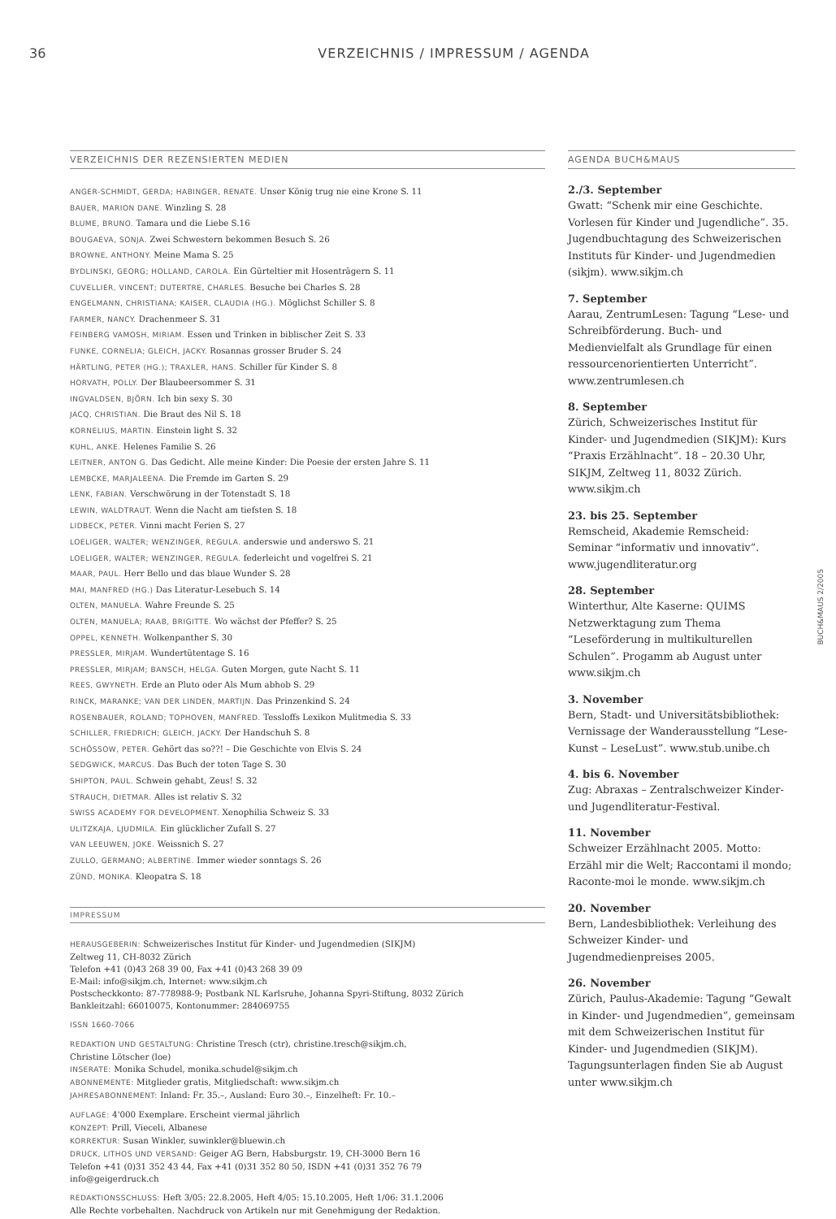36 VERZEICHNIS / IMPRESSUM / AGENDA
VERZEICHNIS DER REZENSIERTEN MEDIEN
ANGER-SCHMIDT, GERDA; HABINGER, RENATE. Unser König trug nie eine Krone S. 11
BAUER, MARION DANE. Winzling S. 28
BLUME, BRUNO. Tamara und die Liebe S.16
BOUGAEVA, SONJA. Zwei Schwestern bekommen Besuch S. 26
BROWNE, ANTHONY. Meine Mama S. 25
BYDLINSKI, GEORG; HOLLAND, CAROLA. Ein Gürteltier mit Hosenträgern S. 11
CUVELLIER, VINCENT; DUTERTRE, CHARLES. Besuche bei Charles S. 28
ENGELMANN, CHRISTIANA; KAISER, CLAUDIA (HG.). Möglichst Schiller S. 8
FARMER, NANCY. Drachenmeer S. 31
FEINBERG VAMOSH, MIRIAM. Essen und Trinken in biblischer Zeit S. 33
FUNKE, CORNELIA; GLEICH, JACKY. Rosannas grosser Bruder S. 24
HÄRTLING, PETER (HG.); TRAXLER, HANS. Schiller für Kinder S. 8
HORVATH, POLLY. Der Blaubeersommer S. 31
INGVALDSEN, BJÖRN. Ich bin sexy S. 30
JACQ, CHRISTIAN. Die Braut des Nil S. 18
KORNELIUS, MARTIN. Einstein light S. 32
KUHL, ANKE. Helenes Familie S. 26
LEITNER, ANTON G. Das Gedicht. Alle meine Kinder: Die Poesie der ersten Jahre S. 11
LEMBCKE, MARJALEENA. Die Fremde im Garten S. 29
LENK, FABIAN. Verschwörung in der Totenstadt S. 18
LEWIN, WALDTRAUT. Wenn die Nacht am tiefsten S. 18
LIDBECK, PETER. Vinni macht Ferien S. 27
LOELIGER, WALTER; WENZINGER, REGULA. anderswie und anderswo S. 21
LOELIGER, WALTER; WENZINGER, REGULA. federleicht und vogelfrei S. 21
MAAR, PAUL. Herr Bello und das blaue Wunder S. 28
MAI, MANFRED (HG.) Das Literatur-Lesebuch S. 14
OLTEN, MANUELA. Wahre Freunde S. 25
OLTEN, MANUELA; RAAB, BRIGITTE. Wo wächst der Pfeffer? S. 25
OPPEL, KENNETH. Wolkenpanther S. 30
PRESSLER, MIRJAM. Wundertütentage S. 16
PRESSLER, MIRJAM; BANSCH, HELGA. Guten Morgen, gute Nacht S. 11
REES, GWYNETH. Erde an Pluto oder Als Mum abhob S. 29
RINCK, MARANKE; VAN DER LINDEN, MARTIJN. Das Prinzenkind S. 24
ROSENBAUER, ROLAND; TOPHOVEN, MANFRED. Tessloffs Lexikon Mulitmedia S. 33
SCHILLER, FRIEDRICH; GLEICH, JACKY. Der Handschuh S. 8
SCHÖSSOW, PETER. Gehört das so??! – Die Geschichte von Elvis S. 24
SEDGWICK, MARCUS. Das Buch der toten Tage S. 30
SHIPTON, PAUL. Schwein gehabt, Zeus! S. 32
STRAUCH, DIETMAR. Alles ist relativ S. 32
SWISS ACADEMY FOR DEVELOPMENT. Xenophilia Schweiz S. 33
ULITZKAJA, LJUDMILA. Ein glücklicher Zufall S. 27
VAN LEEUWEN, JOKE. Weissnich S. 27
ZULLO, GERMANO; ALBERTINE. Immer wieder sonntags S. 26
ZÜND, MONIKA. Kleopatra S. 18
IMPRESSUM
HERAUSGEBERIN: Schweizerisches Institut für Kinder- und Jugendmedien (SIKJM)
Zeltweg 11, CH-8032 Zürich
Telefon +41 (0)43 268 39 00, Fax +41 (0)43 268 39 09
E-Mail: info@sikjm.ch, Internet: www.sikjm.ch
Postscheckkonto: 87-778988-9; Postbank NL Karlsruhe, Johanna Spyri-Stiftung, 8032 Zürich
Bankleitzahl: 66010075, Kontonummer: 284069755
ISSN 1660-7066
REDAKTION UND GESTALTUNG: Christine Tresch (ctr), christine.tresch@sikjm.ch,
Christine Lötscher (loe)
INSERATE: Monika Schudel, monika.schudel@sikjm.ch
ABONNEMENTE: Mitglieder gratis, Mitgliedschaft: www.sikjm.ch
JAHRESABONNEMENT: Inland: Fr. 35.–, Ausland: Euro 30.–, Einzelheft: Fr. 10.–
AUFLAGE: 4'000 Exemplare. Erscheint viermal jährlich
KONZEPT: Prill, Vieceli, Albanese
KORREKTUR: Susan Winkler, suwinkler@bluewin.ch
DRUCK, LITHOS UND VERSAND: Geiger AG Bern, Habsburgstr. 19, CH-3000 Bern 16
Telefon +41 (0)31 352 43 44, Fax +41 (0)31 352 80 50, ISDN +41 (0)31 352 76 79
info@geigerdruck.ch
REDAKTIONSSCHLUSS: Heft 3/05: 22.8.2005, Heft 4/05: 15.10.2005, Heft 1/06: 31.1.2006
Alle Rechte vorbehalten. Nachdruck von Artikeln nur mit Genehmigung der Redaktion.
AGENDA BUCH&MAUS
2./3. September
Gwatt: “Schenk mir eine Geschichte. Vorlesen für Kinder und Jugendliche”. 35. Jugendbuchtagung des Schweizerischen Instituts für Kinder- und Jugendmedien (sikjm). www.sikjm.ch
7. September
Aarau, ZentrumLesen: Tagung “Lese- und Schreibförderung. Buch- und Medienvielfalt als Grundlage für einen ressourcenorientierten Unterricht”. www.zentrumlesen.ch
8. September
Zürich, Schweizerisches Institut für Kinder- und Jugendmedien (SIKJM): Kurs “Praxis Erzählnacht”. 18 – 20.30 Uhr, SIKJM, Zeltweg 11, 8032 Zürich. www.sikjm.ch
23. bis 25. September
Remscheid, Akademie Remscheid: Seminar “informativ und innovativ”. www.jugendliteratur.org
28. September
Winterthur, Alte Kaserne: QUIMS Netzwerktagung zum Thema “Leseförderung in multikulturellen Schulen”. Progamm ab August unter www.sikjm.ch
3. November
Bern, Stadt- und Universitätsbibliothek: Vernissage der Wanderausstellung “Lese-Kunst – LeseLust”. www.stub.unibe.ch
4. bis 6. November
Zug: Abraxas – Zentralschweizer Kinder- und Jugendliteratur-Festival.
11. November
Schweizer Erzählnacht 2005. Motto: Erzähl mir die Welt; Raccontami il mondo; Raconte-moi le monde. www.sikjm.ch
20. November
Bern, Landesbibliothek: Verleihung des Schweizer Kinder- und Jugendmedienpreises 2005.
26. November
Zürich, Paulus-Akademie: Tagung “Gewalt in Kinder- und Jugendmedien”, gemeinsam mit dem Schweizerischen Institut für Kinder- und Jugendmedien (SIKJM). Tagungsunterlagen finden Sie ab August unter www.sikjm.ch
BUCH&MAUS 2/2005